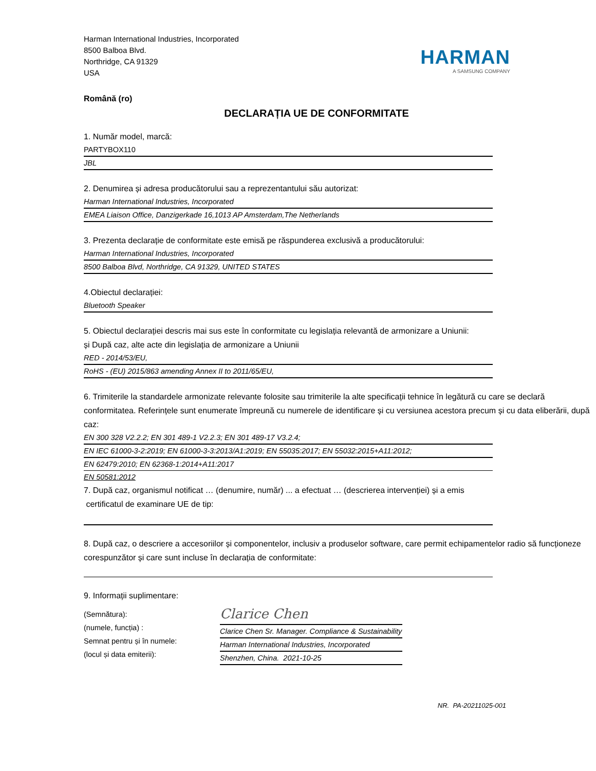Harman International Industries, Incorporated
8500 Balboa Blvd.
Northridge, CA 91329
USA
HARMAN
A SAMSUNG COMPANY
Română (ro)
DECLARAȚIA UE DE CONFORMITATE
1. Număr model, marcă:
PARTYBOX110
JBL
2. Denumirea și adresa producătorului sau a reprezentantului său autorizat:
Harman International Industries, Incorporated
EMEA Liaison Office, Danzigerkade 16,1013 AP Amsterdam,The Netherlands
3. Prezenta declarație de conformitate este emisă pe răspunderea exclusivă a producătorului:
Harman International Industries, Incorporated
8500 Balboa Blvd, Northridge, CA 91329, UNITED STATES
4.Obiectul declarației:
Bluetooth Speaker
5. Obiectul declarației descris mai sus este în conformitate cu legislația relevantă de armonizare a Uniunii:
și După caz, alte acte din legislația de armonizare a Uniunii
RED - 2014/53/EU,
RoHS - (EU) 2015/863 amending Annex II to 2011/65/EU,
6. Trimiterile la standardele armonizate relevante folosite sau trimiterile la alte specificații tehnice în legătură cu care se declară conformitatea. Referințele sunt enumerate împreună cu numerele de identificare și cu versiunea acestora precum și cu data eliberării, după caz:
EN 300 328 V2.2.2; EN 301 489-1 V2.2.3; EN 301 489-17 V3.2.4;
EN IEC 61000-3-2:2019; EN 61000-3-3:2013/A1:2019; EN 55035:2017; EN 55032:2015+A11:2012;
EN 62479:2010; EN 62368-1:2014+A11:2017
EN 50581:2012
7. După caz, organismul notificat … (denumire, număr) ... a efectuat … (descrierea intervenției) și a emis
certificatul de examinare UE de tip:
8. După caz, o descriere a accesoriilor și componentelor, inclusiv a produselor software, care permit echipamentelor radio să funcționeze corespunzător și care sunt incluse în declarația de conformitate:
9. Informații suplimentare:
(Semnătura):
(numele, funcția) :
Semnat pentru și în numele:
(locul și data emiterii):
Clarice Chen
Clarice Chen Sr. Manager. Compliance & Sustainability
Harman International Industries, Incorporated
Shenzhen, China. 2021-10-25
NR. PA-20211025-001